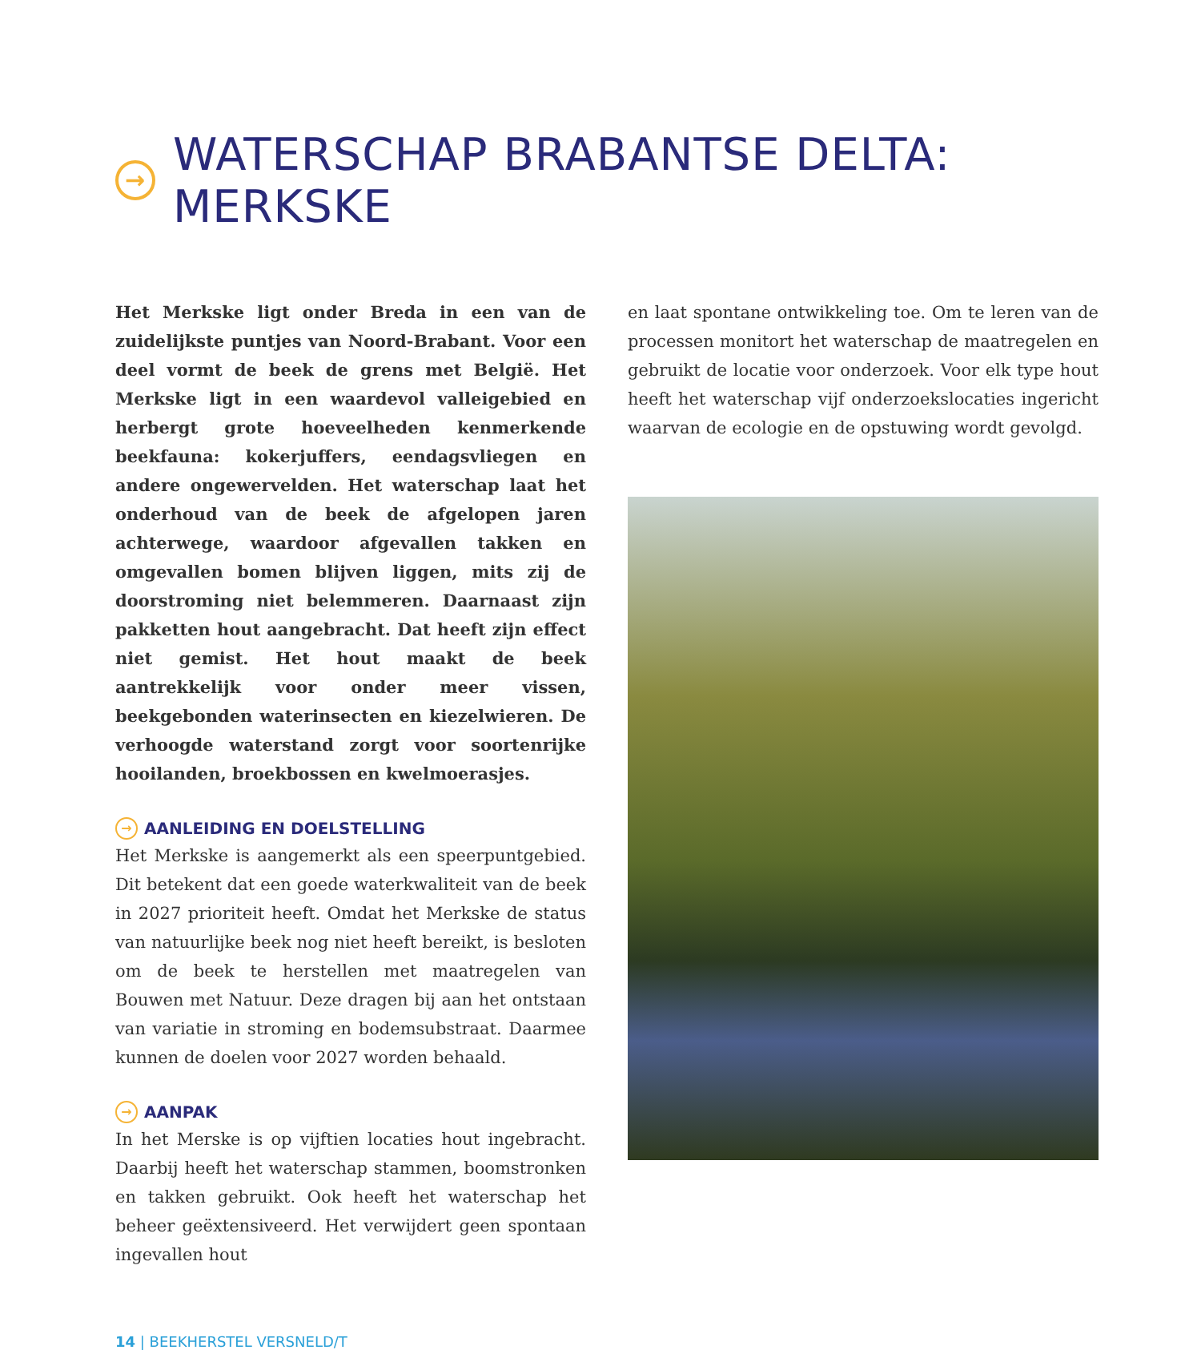→ WATERSCHAP BRABANTSE DELTA: MERKSKE
Het Merkske ligt onder Breda in een van de zuidelijkste puntjes van Noord-Brabant. Voor een deel vormt de beek de grens met België. Het Merkske ligt in een waardevol valleigebied en herbergt grote hoeveelheden kenmerkende beekfauna: kokerjuffers, eendagsvliegen en andere ongewervelden. Het waterschap laat het onderhoud van de beek de afgelopen jaren achterwege, waardoor afgevallen takken en omgevallen bomen blijven liggen, mits zij de doorstroming niet belemmeren. Daarnaast zijn pakketten hout aangebracht. Dat heeft zijn effect niet gemist. Het hout maakt de beek aantrekkelijk voor onder meer vissen, beekgebonden waterinsecten en kiezelwieren. De verhoogde waterstand zorgt voor soortenrijke hooilanden, broekbossen en kwelmoerasjes.
→ AANLEIDING EN DOELSTELLING
Het Merkske is aangemerkt als een speerpuntgebied. Dit betekent dat een goede waterkwaliteit van de beek in 2027 prioriteit heeft. Omdat het Merkske de status van natuurlijke beek nog niet heeft bereikt, is besloten om de beek te herstellen met maatregelen van Bouwen met Natuur. Deze dragen bij aan het ontstaan van variatie in stroming en bodemsubstraat. Daarmee kunnen de doelen voor 2027 worden behaald.
→ AANPAK
In het Merske is op vijftien locaties hout ingebracht. Daarbij heeft het waterschap stammen, boomstronken en takken gebruikt. Ook heeft het waterschap het beheer geëxtensiveerd. Het verwijdert geen spontaan ingevallen hout
en laat spontane ontwikkeling toe. Om te leren van de processen monitort het waterschap de maatregelen en gebruikt de locatie voor onderzoek. Voor elk type hout heeft het waterschap vijf onderzoekslocaties ingericht waarvan de ecologie en de opstuwing wordt gevolgd.
14 | BEEKHERSTEL VERSNELD/T